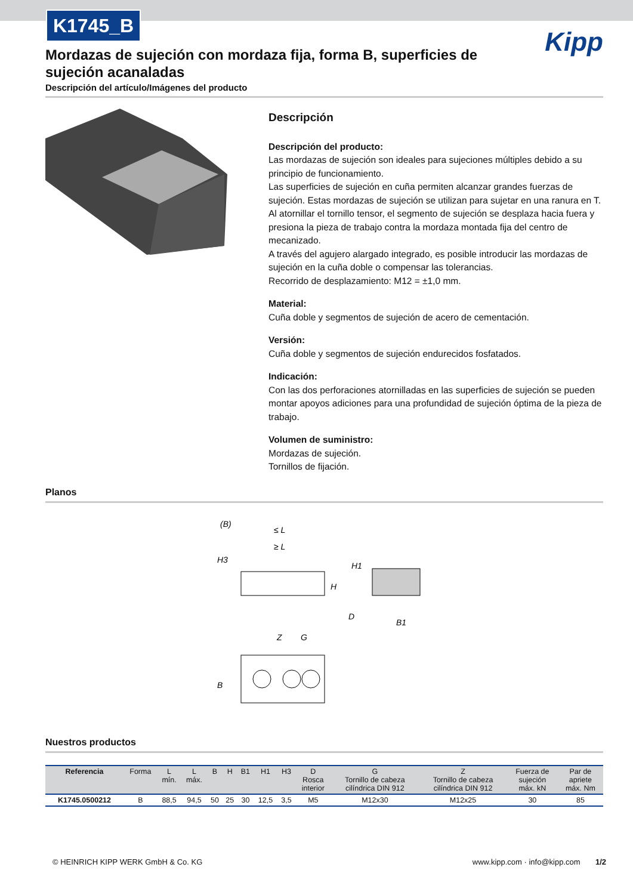K1745_B
Kipp
Mordazas de sujeción con mordaza fija, forma B, superficies de sujeción acanaladas
Descripción del artículo/Imágenes del producto
Descripción
Descripción del producto:
Las mordazas de sujeción son ideales para sujeciones múltiples debido a su principio de funcionamiento.
Las superficies de sujeción en cuña permiten alcanzar grandes fuerzas de sujeción. Estas mordazas de sujeción se utilizan para sujetar en una ranura en T. Al atornillar el tornillo tensor, el segmento de sujeción se desplaza hacia fuera y presiona la pieza de trabajo contra la mordaza montada fija del centro de mecanizado.
A través del agujero alargado integrado, es posible introducir las mordazas de sujeción en la cuña doble o compensar las tolerancias.
Recorrido de desplazamiento: M12 = ±1,0 mm.
Material:
Cuña doble y segmentos de sujeción de acero de cementación.
Versión:
Cuña doble y segmentos de sujeción endurecidos fosfatados.
Indicación:
Con las dos perforaciones atornilladas en las superficies de sujeción se pueden montar apoyos adiciones para una profundidad de sujeción óptima de la pieza de trabajo.
Volumen de suministro:
Mordazas de sujeción.
Tornillos de fijación.
Planos
(B)
≤ L
≥ L
H3
H
H1
D
B1
Z
G
B
Nuestros productos
| Referencia | Forma | L mín. | L máx. | B | H | B1 | H1 | H3 | D Rosca interior | G Tornillo de cabeza cilíndrica DIN 912 | Z Tornillo de cabeza cilíndrica DIN 912 | Fuerza de sujeción máx. kN | Par de apriete máx. Nm |
| --- | --- | --- | --- | --- | --- | --- | --- | --- | --- | --- | --- | --- | --- |
| K1745.0500212 | B | 88,5 | 94,5 | 50 | 25 | 30 | 12,5 | 3,5 | M5 | M12x30 | M12x25 | 30 | 85 |
© HEINRICH KIPP WERK GmbH & Co. KG www.kipp.com · info@kipp.com 1/2